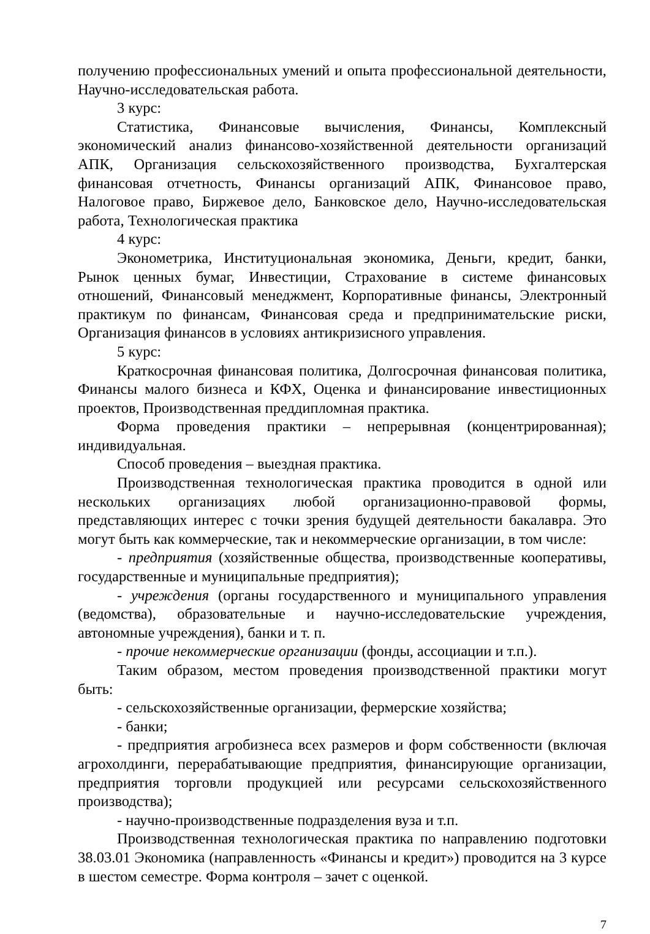получению профессиональных умений и опыта профессиональной деятельности, Научно-исследовательская работа.
3 курс:
Статистика, Финансовые вычисления, Финансы, Комплексный экономический анализ финансово-хозяйственной деятельности организаций АПК, Организация сельскохозяйственного производства, Бухгалтерская финансовая отчетность, Финансы организаций АПК, Финансовое право, Налоговое право, Биржевое дело, Банковское дело, Научно-исследовательская работа, Технологическая практика
4 курс:
Эконометрика, Институциональная экономика, Деньги, кредит, банки, Рынок ценных бумаг, Инвестиции, Страхование в системе финансовых отношений, Финансовый менеджмент, Корпоративные финансы, Электронный практикум по финансам, Финансовая среда и предпринимательские риски, Организация финансов в условиях антикризисного управления.
5 курс:
Краткосрочная финансовая политика, Долгосрочная финансовая политика, Финансы малого бизнеса и КФХ, Оценка и финансирование инвестиционных проектов, Производственная преддипломная практика.
Форма проведения практики – непрерывная (концентрированная); индивидуальная.
Способ проведения – выездная практика.
Производственная технологическая практика проводится в одной или нескольких организациях любой организационно-правовой формы, представляющих интерес с точки зрения будущей деятельности бакалавра. Это могут быть как коммерческие, так и некоммерческие организации, в том числе:
- предприятия (хозяйственные общества, производственные кооперативы, государственные и муниципальные предприятия);
- учреждения (органы государственного и муниципального управления (ведомства), образовательные и научно-исследовательские учреждения, автономные учреждения), банки и т. п.
- прочие некоммерческие организации (фонды, ассоциации и т.п.).
Таким образом, местом проведения производственной практики могут быть:
- сельскохозяйственные организации, фермерские хозяйства;
- банки;
- предприятия агробизнеса всех размеров и форм собственности (включая агрохолдинги, перерабатывающие предприятия, финансирующие организации, предприятия торговли продукцией или ресурсами сельскохозяйственного производства);
- научно-производственные подразделения вуза и т.п.
Производственная технологическая практика по направлению подготовки 38.03.01 Экономика (направленность «Финансы и кредит») проводится на 3 курсе в шестом семестре. Форма контроля – зачет с оценкой.
7